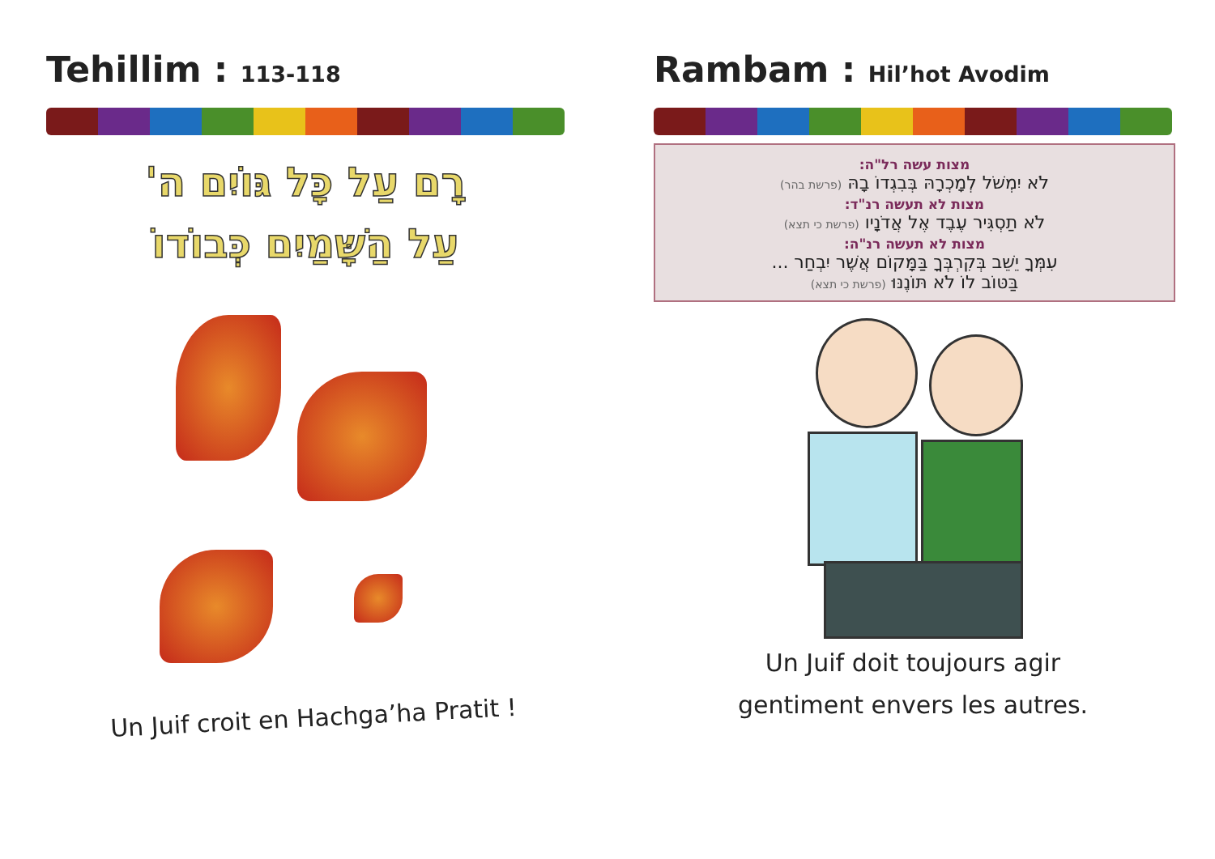Tehillim : 113-118
רָם עַל כָּל גּוֹיִם ה'
עַל הַשָּׁמַיִם כְּבוֹדוֹ
Un Juif croit en Hachga’ha Pratit !
Rambam : Hil’hot Avodim
מצות עשה רל"ה:
לֹא יִמְשֹׁל לְמָכְרָהּ בְּבִגְדוֹ בָהּ (פרשת בהר)
מצות לא תעשה רנ"ד:
לֹא תַסְגִּיר עֶבֶד אֶל אֲדֹנָיו (פרשת כי תצא)
מצות לא תעשה רנ"ה:
עִמְּךָ יֵשֵׁב בְּקִרְבְּךָ בַּמָּקוֹם אֲשֶׁר יִבְחַר ...
בַּטּוֹב לוֹ לֹא תּוֹנֶנּוּ (פרשת כי תצא)
Un Juif doit toujours agir
gentiment envers les autres.